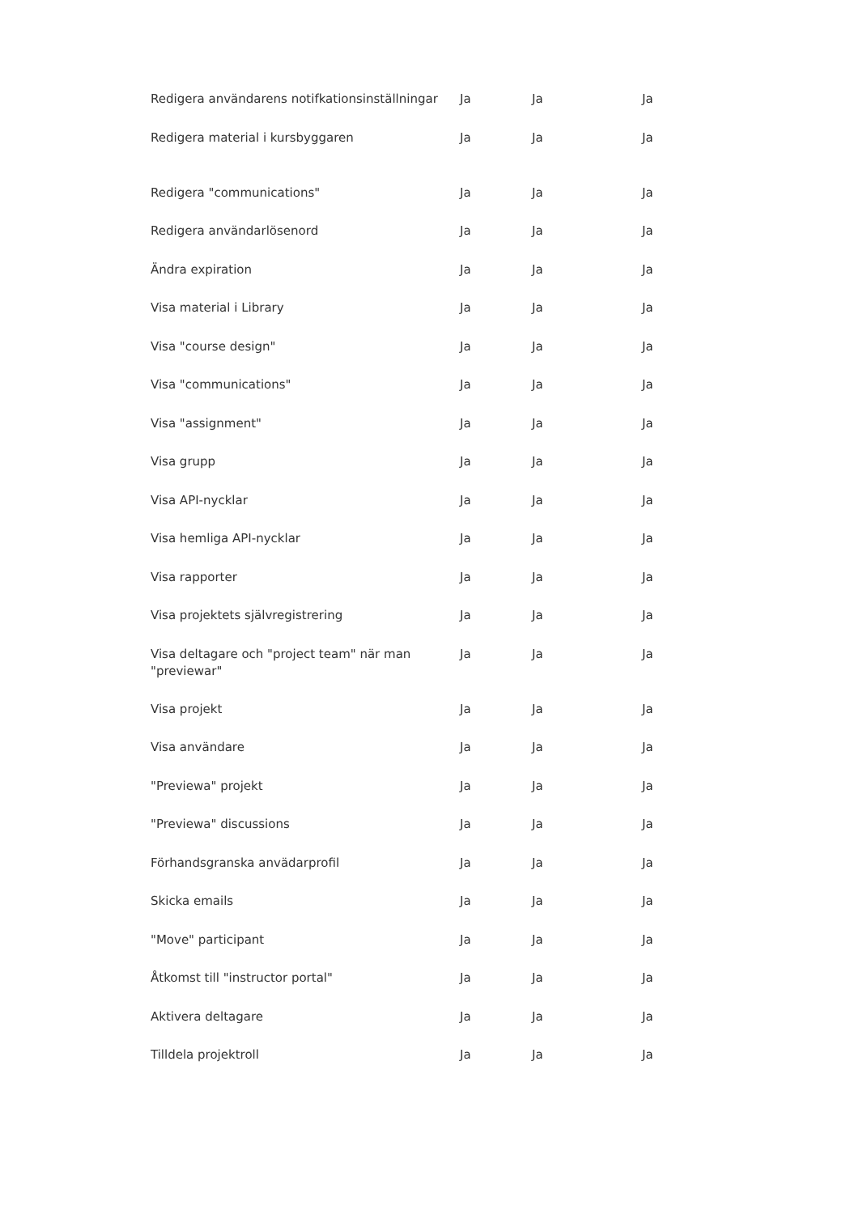| Redigera användarens notifkationsinställningar | Ja | Ja | Ja |
| Redigera material i kursbyggaren | Ja | Ja | Ja |
| Redigera "communications" | Ja | Ja | Ja |
| Redigera användarlösenord | Ja | Ja | Ja |
| Ändra expiration | Ja | Ja | Ja |
| Visa material i Library | Ja | Ja | Ja |
| Visa "course design" | Ja | Ja | Ja |
| Visa "communications" | Ja | Ja | Ja |
| Visa "assignment" | Ja | Ja | Ja |
| Visa grupp | Ja | Ja | Ja |
| Visa API-nycklar | Ja | Ja | Ja |
| Visa hemliga API-nycklar | Ja | Ja | Ja |
| Visa rapporter | Ja | Ja | Ja |
| Visa projektets självregistrering | Ja | Ja | Ja |
| Visa deltagare och "project team" när man "previewar" | Ja | Ja | Ja |
| Visa projekt | Ja | Ja | Ja |
| Visa användare | Ja | Ja | Ja |
| "Previewa" projekt | Ja | Ja | Ja |
| "Previewa" discussions | Ja | Ja | Ja |
| Förhandsgranska anvädarprofil | Ja | Ja | Ja |
| Skicka emails | Ja | Ja | Ja |
| "Move" participant | Ja | Ja | Ja |
| Åtkomst till "instructor portal" | Ja | Ja | Ja |
| Aktivera deltagare | Ja | Ja | Ja |
| Tilldela projektroll | Ja | Ja | Ja |